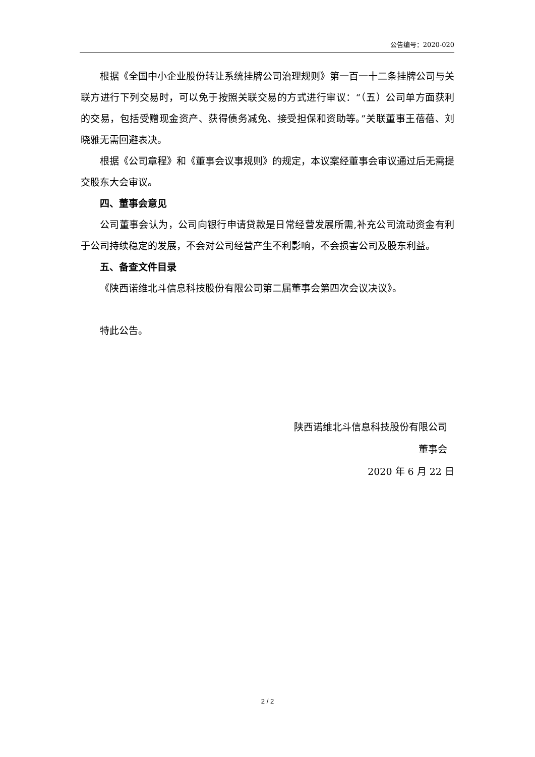公告编号：2020-020
根据《全国中小企业股份转让系统挂牌公司治理规则》第一百一十二条挂牌公司与关联方进行下列交易时，可以免于按照关联交易的方式进行审议：“（五）公司单方面获利的交易，包括受赠现金资产、获得债务减免、接受担保和资助等。”关联董事王蓓蓓、刘晓雅无需回避表决。
根据《公司章程》和《董事会议事规则》的规定，本议案经董事会审议通过后无需提交股东大会审议。
四、董事会意见
公司董事会认为，公司向银行申请贷款是日常经营发展所需,补充公司流动资金有利于公司持续稳定的发展，不会对公司经营产生不利影响，不会损害公司及股东利益。
五、备查文件目录
《陕西诺维北斗信息科技股份有限公司第二届董事会第四次会议决议》。
特此公告。
陕西诺维北斗信息科技股份有限公司
董事会
2020 年 6 月 22 日
2 / 2